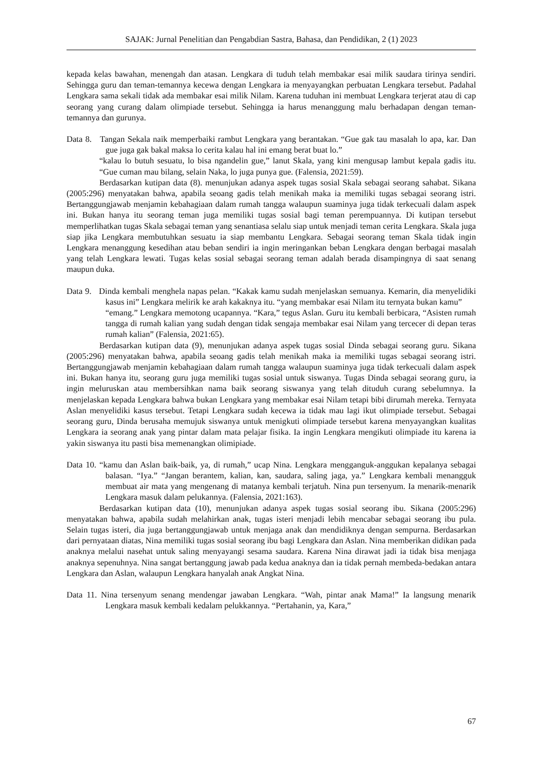SAJAK: Jurnal Penelitian dan Pengabdian Sastra, Bahasa, dan Pendidikan, 2 (1) 2023
kepada kelas bawahan, menengah dan atasan. Lengkara di tuduh telah membakar esai milik saudara tirinya sendiri. Sehingga guru dan teman-temannya kecewa dengan Lengkara ia menyayangkan perbuatan Lengkara tersebut. Padahal Lengkara sama sekali tidak ada membakar esai milik Nilam. Karena tuduhan ini membuat Lengkara terjerat atau di cap seorang yang curang dalam olimpiade tersebut. Sehingga ia harus menanggung malu berhadapan dengan teman-temannya dan gurunya.
Data 8. Tangan Sekala naik memperbaiki rambut Lengkara yang berantakan. “Gue gak tau masalah lo apa, kar. Dan gue juga gak bakal maksa lo cerita kalau hal ini emang berat buat lo.”
“kalau lo butuh sesuatu, lo bisa ngandelin gue,” lanut Skala, yang kini mengusap lambut kepala gadis itu. “Gue cuman mau bilang, selain Naka, lo juga punya gue. (Falensia, 2021:59).
Berdasarkan kutipan data (8). menunjukan adanya aspek tugas sosial Skala sebagai seorang sahabat. Sikana (2005:296) menyatakan bahwa, apabila seoang gadis telah menikah maka ia memiliki tugas sebagai seorang istri. Bertanggungjawab menjamin kebahagiaan dalam rumah tangga walaupun suaminya juga tidak terkecuali dalam aspek ini. Bukan hanya itu seorang teman juga memiliki tugas sosial bagi teman perempuannya. Di kutipan tersebut memperlihatkan tugas Skala sebagai teman yang senantiasa selalu siap untuk menjadi teman cerita Lengkara. Skala juga siap jika Lengkara membutuhkan sesuatu ia siap membantu Lengkara. Sebagai seorang teman Skala tidak ingin Lengkara menanggung kesedihan atau beban sendiri ia ingin meringankan beban Lengkara dengan berbagai masalah yang telah Lengkara lewati. Tugas kelas sosial sebagai seorang teman adalah berada disampingnya di saat senang maupun duka.
Data 9. Dinda kembali menghela napas pelan. “Kakak kamu sudah menjelaskan semuanya. Kemarin, dia menyelidiki kasus ini” Lengkara melirik ke arah kakaknya itu. “yang membakar esai Nilam itu ternyata bukan kamu”
“emang.” Lengkara memotong ucapannya. “Kara,” tegus Aslan. Guru itu kembali berbicara, “Asisten rumah tangga di rumah kalian yang sudah dengan tidak sengaja membakar esai Nilam yang tercecer di depan teras rumah kalian” (Falensia, 2021:65).
Berdasarkan kutipan data (9), menunjukan adanya aspek tugas sosial Dinda sebagai seorang guru. Sikana (2005:296) menyatakan bahwa, apabila seoang gadis telah menikah maka ia memiliki tugas sebagai seorang istri. Bertanggungjawab menjamin kebahagiaan dalam rumah tangga walaupun suaminya juga tidak terkecuali dalam aspek ini. Bukan hanya itu, seorang guru juga memiliki tugas sosial untuk siswanya. Tugas Dinda sebagai seorang guru, ia ingin meluruskan atau membersihkan nama baik seorang siswanya yang telah dituduh curang sebelumnya. Ia menjelaskan kepada Lengkara bahwa bukan Lengkara yang membakar esai Nilam tetapi bibi dirumah mereka. Ternyata Aslan menyelidiki kasus tersebut. Tetapi Lengkara sudah kecewa ia tidak mau lagi ikut olimpiade tersebut. Sebagai seorang guru, Dinda berusaha memujuk siswanya untuk menigkuti olimpiade tersebut karena menyayangkan kualitas Lengkara ia seorang anak yang pintar dalam mata pelajar fisika. Ia ingin Lengkara mengikuti olimpiade itu karena ia yakin siswanya itu pasti bisa memenangkan olimipiade.
Data 10. “kamu dan Aslan baik-baik, ya, di rumah,” ucap Nina. Lengkara mengganguk-anggukan kepalanya sebagai balasan. “Iya.” “Jangan berantem, kalian, kan, saudara, saling jaga, ya.” Lengkara kembali menangguk membuat air mata yang mengenang di matanya kembali terjatuh. Nina pun tersenyum. Ia menarik-menarik Lengkara masuk dalam pelukannya. (Falensia, 2021:163).
Berdasarkan kutipan data (10), menunjukan adanya aspek tugas sosial seorang ibu. Sikana (2005:296) menyatakan bahwa, apabila sudah melahirkan anak, tugas isteri menjadi lebih mencabar sebagai seorang ibu pula. Selain tugas isteri, dia juga bertanggungjawab untuk menjaga anak dan mendidiknya dengan sempurna. Berdasarkan dari pernyataan diatas, Nina memiliki tugas sosial seorang ibu bagi Lengkara dan Aslan. Nina memberikan didikan pada anaknya melalui nasehat untuk saling menyayangi sesama saudara. Karena Nina dirawat jadi ia tidak bisa menjaga anaknya sepenuhnya. Nina sangat bertanggung jawab pada kedua anaknya dan ia tidak pernah membeda-bedakan antara Lengkara dan Aslan, walaupun Lengkara hanyalah anak Angkat Nina.
Data 11. Nina tersenyum senang mendengar jawaban Lengkara. “Wah, pintar anak Mama!” Ia langsung menarik Lengkara masuk kembali kedalam pelukkannya. “Pertahanin, ya, Kara,”
67